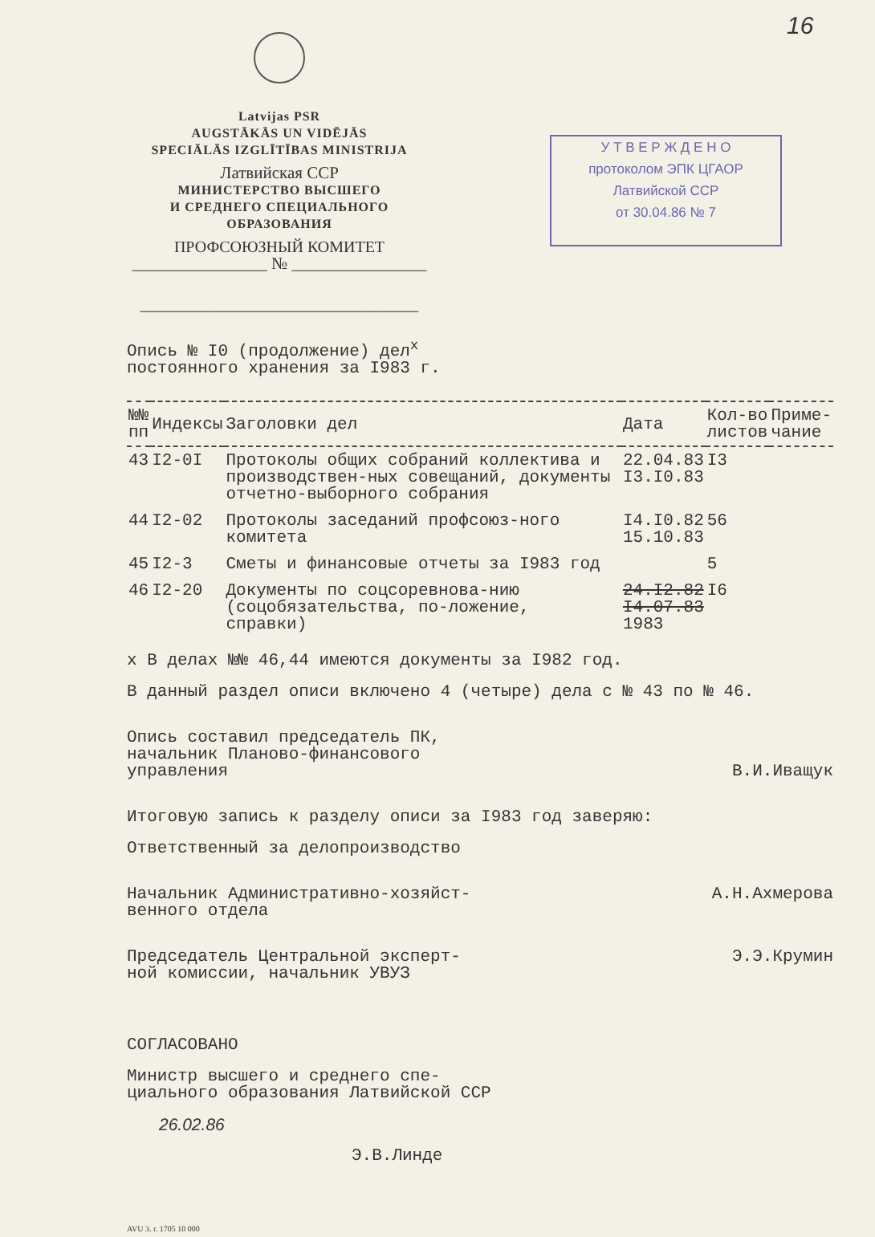16
У Т В Е Р Ж Д Е Н О
протоколом ЭПК ЦГАОР
Латвийской ССР
от 30.04.86 № 7
Latvijas PSR
AUGSTĀKĀS UN VIDĒJĀS
SPECIĀLĀS IZGLĪTĪBAS MINISTRIJA
Латвийская ССР
МИНИСТЕРСТВО ВЫСШЕГО
И СРЕДНЕГО СПЕЦИАЛЬНОГО
ОБРАЗОВАНИЯ
ПРОФСОЮЗНЫЙ КОМИТЕТ
________________ № ________________
_________________________________
Опись № I0 (продолжение) дел<sup>x</sup>
постоянного хранения за I983 г.
| №№ пп | Индексы | Заголовки дел | Дата | Кол-во листов | Приме- чание |
| --- | --- | --- | --- | --- | --- |
| 43 | I2-0I | Протоколы общих собраний коллектива и производствен-ных совещаний, документы отчетно-выборного собрания | 22.04.83 I3.I0.83 | I3 | |
| 44 | I2-02 | Протоколы заседаний профсоюз-ного комитета | I4.I0.82 15.10.83 | 56 | |
| 45 | I2-3 | Сметы и финансовые отчеты за I983 год | | 5 | |
| 46 | I2-20 | Документы по соцсоревнова-нию (соцобязательства, по-ложение, справки) | 24.I2.82 I4.07.83 1983 | I6 | |
x В делах №№ 46,44 имеются документы за I982 год.
В данный раздел описи включено 4 (четыре) дела с № 43 по № 46.
Опись составил председатель ПК,
начальник Планово-финансового
управления
В.И.Иващук
Итоговую запись к разделу описи за I983 год заверяю:
Ответственный за делопроизводство
Начальник Административно-хозяйст-
венного отдела
А.Н.Ахмерова
Председатель Центральной эксперт-
ной комиссии, начальник УВУЗ
Э.Э.Крумин
СОГЛАСОВАНО
Министр высшего и среднего спе-
циального образования Латвийской ССР
26.02.86
Э.В.Линде
AVU 3. r. 1705 10 000